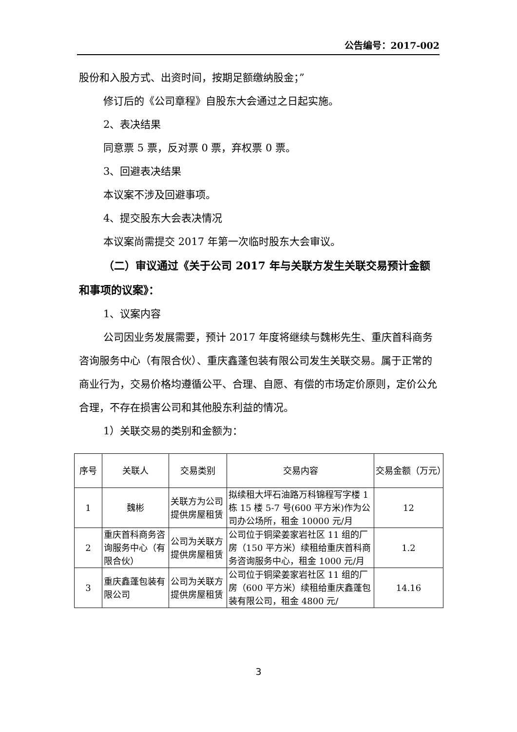公告编号：2017-002
股份和入股方式、出资时间，按期足额缴纳股金；”
修订后的《公司章程》自股东大会通过之日起实施。
2、表决结果
同意票 5 票，反对票 0 票，弃权票 0 票。
3、回避表决结果
本议案不涉及回避事项。
4、提交股东大会表决情况
本议案尚需提交 2017 年第一次临时股东大会审议。
（二）审议通过《关于公司 2017 年与关联方发生关联交易预计金额和事项的议案》：
1、议案内容
公司因业务发展需要，预计 2017 年度将继续与魏彬先生、重庆首科商务咨询服务中心（有限合伙）、重庆鑫蓬包装有限公司发生关联交易。属于正常的商业行为，交易价格均遵循公平、合理、自愿、有偿的市场定价原则，定价公允合理，不存在损害公司和其他股东利益的情况。
1）关联交易的类别和金额为：
| 序号 | 关联人 | 交易类别 | 交易内容 | 交易金额（万元） |
| --- | --- | --- | --- | --- |
| 1 | 魏彬 | 关联方为公司提供房屋租赁 | 拟续租大坪石油路万科锦程写字楼 1 栋 15 楼 5-7 号(600 平方米)作为公司办公场所，租金 10000 元/月 | 12 |
| 2 | 重庆首科商务咨询服务中心（有限合伙） | 公司为关联方提供房屋租赁 | 公司位于铜梁姜家岩社区 11 组的厂房（150 平方米）续租给重庆首科商务咨询服务中心，租金 1000 元/月 | 1.2 |
| 3 | 重庆鑫蓬包装有限公司 | 公司为关联方提供房屋租赁 | 公司位于铜梁姜家岩社区 11 组的厂房（600 平方米）续租给重庆鑫蓬包装有限公司，租金 4800 元/ | 14.16 |
3